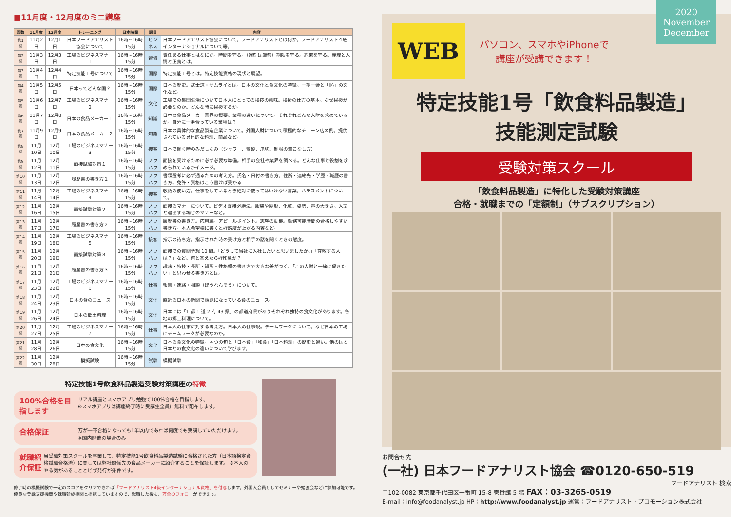■11月度・12月度のミニ講座
| 回数 | 11月度 | 12月度 | トレーニング | 日本時間 | 課目 | 内容 |
| --- | --- | --- | --- | --- | --- | --- |
| 第1回 | 11月2日 | 12月1日 | 日本フードアナリスト協会について | 16時~16時15分 | ビジネス | 日本フードアナリスト協会について。フードアナリストとは何か。フードアナリスト４級インターナショナルについて等。 |
| 第2回 | 11月3日 | 12月3日 | 工場のビジネスマナー１ | 16時~16時15分 | 習慣 | 責任ある仕事とはなにか。時間を守る。（遅刻は厳禁）期限を守る。約束を守る。義理と人情と正義とは。 |
| 第3回 | 11月4日 | 12月4日 | 特定技能１号について | 16時~16時15分 | 国際 | 特定技能１号とは。特定技能資格の現状と展望。 |
| 第4回 | 11月5日 | 12月5日 | 日本ってどんな国？ | 16時~16時15分 | 国際 | 日本の歴史。武士道・サムライとは。日本の文化と食文化の特徴。一期一会と「恥」の文化など。 |
| 第5回 | 11月6日 | 12月7日 | 工場のビジネスマナー２ | 16時~16時15分 | 文化 | 工場での集団生活について日本人にとっての挨拶の意味。挨拶の仕方の基本。なぜ挨拶が必要なのか。どんな時に挨拶するか。 |
| 第6回 | 11月7日 | 12月8日 | 日本の食品メーカー１ | 16時~16時15分 | 知識 | 日本の食品メーカー業界の概要。業種の違いについて。それぞれどんな人財を求めているか。自分に一番合っている業種は？ |
| 第7回 | 11月9日 | 12月9日 | 日本の食品メーカー２ | 16時~16時15分 | 知識 | 日本の具体的な食品製造企業について。外国人財について積極的なチェーン店の例。提供されている具体的な料理、商品など。 |
| 第8回 | 11月10日 | 12月10日 | 工場のビジネスマナー３ | 16時~16時15分 | 接客 | 日本で働く時のみだしなみ（シャワー、散髪、爪切、制服の着こなし方） |
| 第9回 | 11月12日 | 12月11日 | 面接試験対策１ | 16時~16時15分 | ノウハウ | 面接を受けるために必ず必要な準備。相手の会社や業界を調べる。どんな仕事と役割を求められているかイメージ。 |
| 第10回 | 11月13日 | 12月12日 | 履歴書の書き方１ | 16時~16時15分 | ノウハウ | 書類選考に必ず通るための考え方。氏名・日付の書き方。住所・連絡先・学歴・職歴の書き方。免許・資格はこう書けば受かる！ |
| 第11回 | 11月14日 | 12月14日 | 工場のビジネスマナー４ | 16時~16時15分 | 接客 | 敬語の使い方。仕事をしているとき絶対に使ってはいけない言葉。ハラスメントについて。 |
| 第12回 | 11月16日 | 12月15日 | 面接試験対策２ | 16時~16時15分 | ノウハウ | 面接のマナーについて。ビデオ面接必勝法。服装や髪形、化粧、姿勢、声の大きさ。入室と退出する場合のマナーなど。 |
| 第13回 | 11月17日 | 12月17日 | 履歴書の書き方２ | 16時~16時15分 | ノウハウ | 履歴書の書き方。応用編。アピールポイント。志望の動機。勤務可能時間の合格しやすい書き方。本人希望欄に書くと好感度が上がる内容など。 |
| 第14回 | 11月19日 | 12月18日 | 工場のビジネスマナー５ | 16時~16時15分 | 接客 | 指示の待ち方。指示された時の受け方と相手の話を聞くときの態度。 |
| 第15回 | 11月20日 | 12月19日 | 面接試験対策３ | 16時~16時15分 | ノウハウ | 面接での質問予想 10 問。「どうして当社に入社したいと思いましたか。」「尊敬する人は？」など。何と答えたら好印象か？ |
| 第16回 | 11月21日 | 12月21日 | 履歴書の書き方３ | 16時~16時15分 | ノウハウ | 趣味・特技・長所・短所・性格欄の書き方で大きな差がつく。「この人財と一緒に働きたい」と思わせる書き方とは。 |
| 第17回 | 11月23日 | 12月22日 | 工場のビジネスマナー６ | 16時~16時15分 | 仕事 | 報告・連絡・相談（ほうれんそう）について。 |
| 第18回 | 11月24日 | 12月23日 | 日本の食のニュース | 16時~16時15分 | 文化 | 直近の日本の新聞で話題になっている食のニュース。 |
| 第19回 | 11月26日 | 12月24日 | 日本の郷土料理 | 16時~16時15分 | 文化 | 日本には「1 都 1 道 2 府 43 県」の都道府県がありそれぞれ独特の食文化があります。各地の郷土料理について。 |
| 第20回 | 11月27日 | 12月25日 | 工場のビジネスマナー７ | 16時~16時15分 | 仕事 | 日本人の仕事に対する考え方。日本人の仕事観。チームワークについて。なぜ日本の工場にチームワークが必要なのか。 |
| 第21回 | 11月28日 | 12月26日 | 日本の食文化 | 16時~16時15分 | 文化 | 日本の食文化の特徴。４つの旬と「日本食」「和食」「日本料理」の歴史と違い。他の国と日本との食文化の違いについて学びます。 |
| 第22回 | 11月30日 | 12月28日 | 模擬試験 | 16時~16時15分 | 試験 | 模擬試験 |
特定技能1号飲食料品製造受験対策講座の特徴
100%合格を目指します
リアル講座とスマホアプリ勉強で100%合格を目指します。
※スマホアプリは講座終了時に受講生全員に無料で配布します。
合格保証
万が一不合格になっても1年以内であれば何度でも受講していただけます。
※国内開催の場合のみ
就職紹介保証
当受験対策スクールを卒業して、特定技能1号飲食料品製造試験に合格された方（日本語検定資格試験合格済）に関しては弊社関係先の食品メーカーに紹介することを保証します。 ※本人のやる気があることとビザ発行が条件です。
修了時の模擬試験で一定のスコアをクリアできれば「フードアナリスト4級インターナショナル資格」を付与します。外国人会員としてセミナーや勉強会などに参加可能です。
優良な登録支援機関や就職斡旋機関と提携していますので、就職した後も、万全のフォローができます。
2020
November
December
WEB
パソコン、スマホやiPhoneで
講座が受講できます！
特定技能1号「飲食料品製造」
技能測定試験
受験対策スクール
「飲食料品製造」に特化した受験対策講座
合格・就職までの「定額制」（サブスクリプション）
お問合せ先
(一社) 日本フードアナリスト協会 ☎0120-650-519
フードアナリスト 検索
〒102-0082 東京都千代田区一番町 15-8 壱番館 5 階 FAX：03-3265-0519
E-mail：info@foodanalyst.jp HP：http://www.foodanalyst.jp 運営：フードアナリスト・プロモーション株式会社